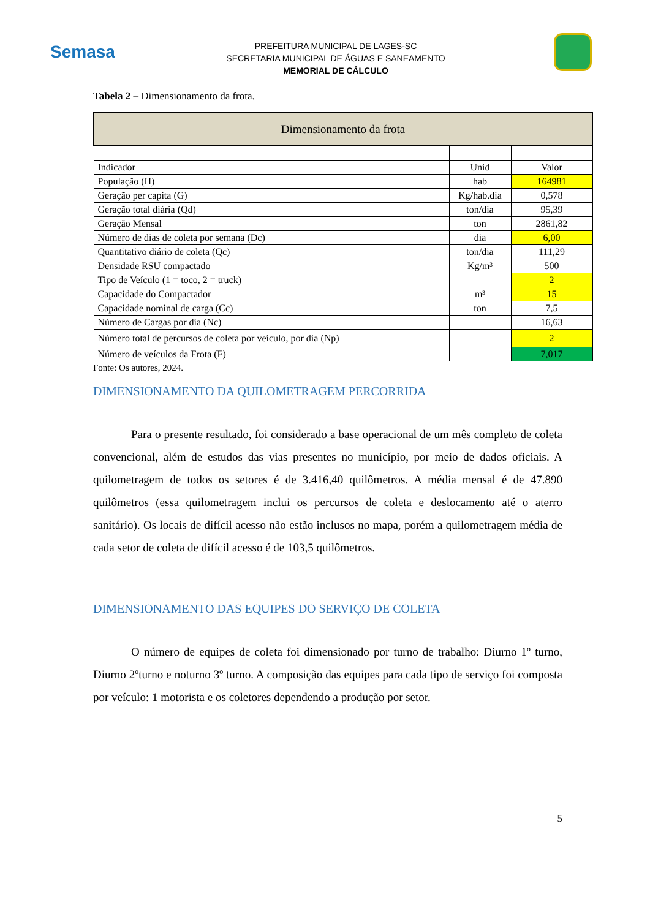Semasa
PREFEITURA MUNICIPAL DE LAGES-SC
SECRETARIA MUNICIPAL DE ÁGUAS E SANEAMENTO
MEMORIAL DE CÁLCULO
Tabela 2 – Dimensionamento da frota.
| Dimensionamento da frota | | |
| --- | --- | --- |
| Indicador | Unid | Valor |
| População (H) | hab | 164981 |
| Geração per capita (G) | Kg/hab.dia | 0,578 |
| Geração total diária (Qd) | ton/dia | 95,39 |
| Geração Mensal | ton | 2861,82 |
| Número de dias de coleta por semana (Dc) | dia | 6,00 |
| Quantitativo diário de coleta (Qc) | ton/dia | 111,29 |
| Densidade RSU compactado | Kg/m³ | 500 |
| Tipo de Veículo (1 = toco, 2 = truck) | | 2 |
| Capacidade do Compactador | m³ | 15 |
| Capacidade nominal de carga (Cc) | ton | 7,5 |
| Número de Cargas por dia (Nc) | | 16,63 |
| Número total de percursos de coleta por veículo, por dia (Np) | | 2 |
| Número de veículos da Frota (F) | | 7,017 |
Fonte: Os autores, 2024.
DIMENSIONAMENTO DA QUILOMETRAGEM PERCORRIDA
Para o presente resultado, foi considerado a base operacional de um mês completo de coleta convencional, além de estudos das vias presentes no município, por meio de dados oficiais. A quilometragem de todos os setores é de 3.416,40 quilômetros. A média mensal é de 47.890 quilômetros (essa quilometragem inclui os percursos de coleta e deslocamento até o aterro sanitário). Os locais de difícil acesso não estão inclusos no mapa, porém a quilometragem média de cada setor de coleta de difícil acesso é de 103,5 quilômetros.
DIMENSIONAMENTO DAS EQUIPES DO SERVIÇO DE COLETA
O número de equipes de coleta foi dimensionado por turno de trabalho: Diurno 1º turno, Diurno 2ºturno e noturno 3º turno. A composição das equipes para cada tipo de serviço foi composta por veículo: 1 motorista e os coletores dependendo a produção por setor.
5